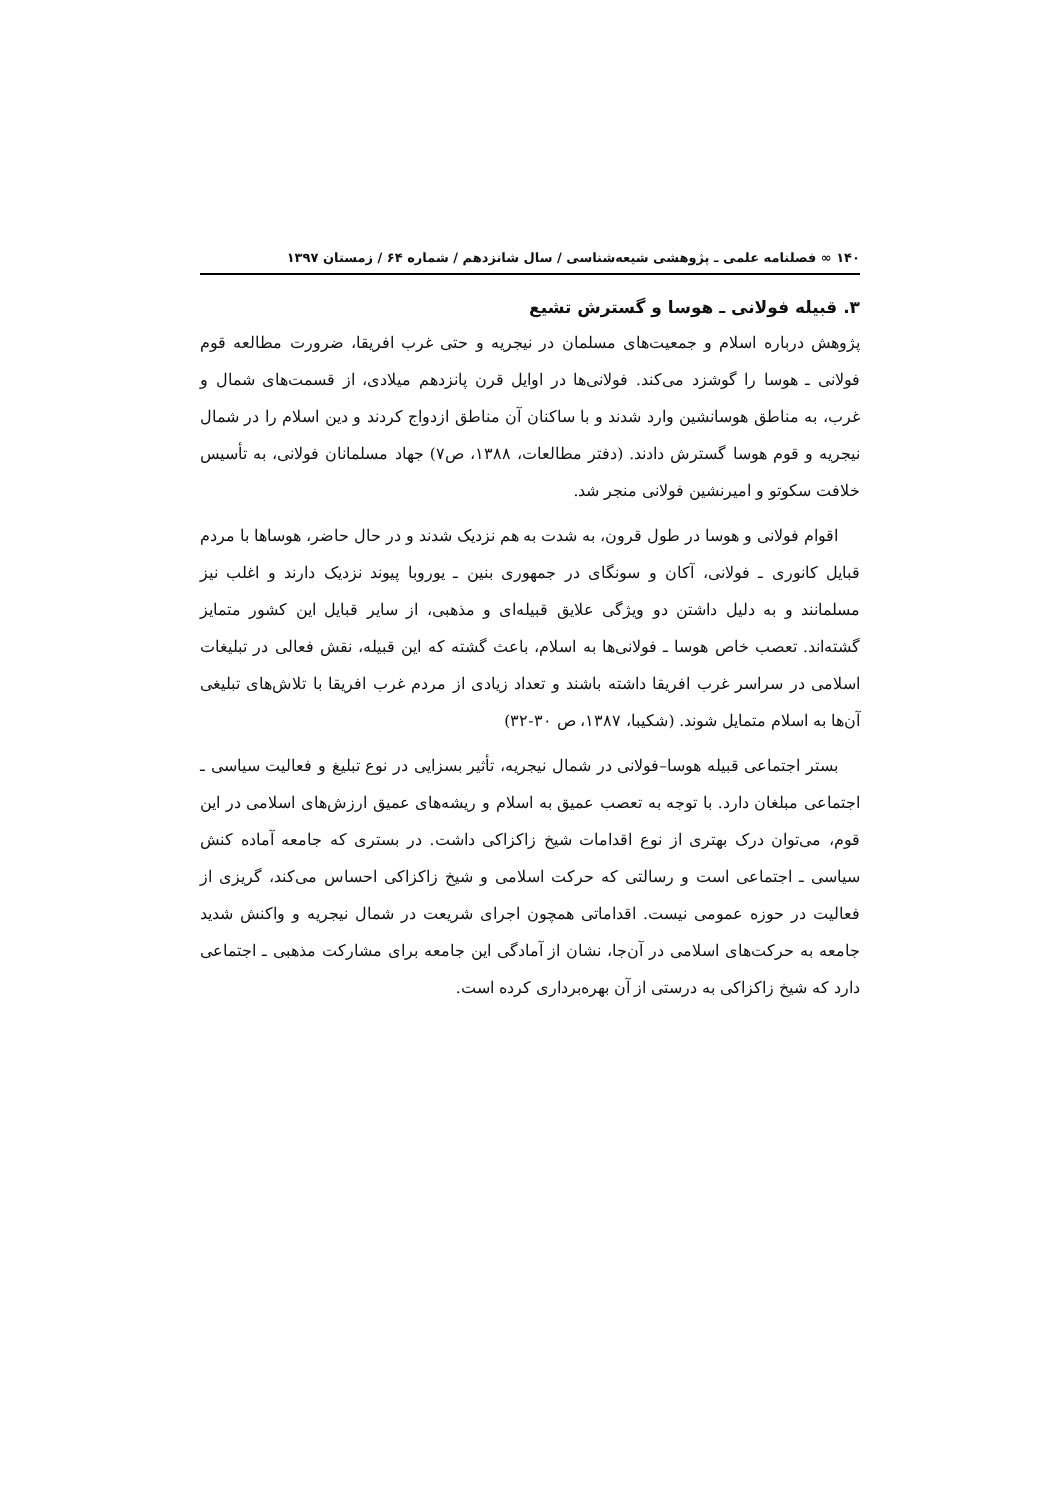۱۴۰ ∞ فصلنامه علمی ـ پژوهشی شیعه‌شناسی / سال شانزدهم / شماره ۶۴ / زمستان ۱۳۹۷
۳. قبیله فولانی ـ هوسا و گسترش تشیع
پژوهش درباره اسلام و جمعیت‌های مسلمان در نیجریه و حتی غرب افریقا، ضرورت مطالعه قوم فولانی ـ هوسا را گوشزد می‌کند. فولانی‌ها در اوایل قرن پانزدهم میلادی، از قسمت‌های شمال و غرب، به مناطق هوسانشین وارد شدند و با ساکنان آن مناطق ازدواج کردند و دین اسلام را در شمال نیجریه و قوم هوسا گسترش دادند. (دفتر مطالعات، ۱۳۸۸، ص۷) جهاد مسلمانان فولانی، به تأسیس خلافت سکوتو و امیرنشین فولانی منجر شد.
اقوام فولانی و هوسا در طول قرون، به شدت به هم نزدیک شدند و در حال حاضر، هوساها با مردم قبایل کانوری ـ فولانی، آکان و سونگای در جمهوری بنین ـ یوروبا پیوند نزدیک دارند و اغلب نیز مسلمانند و به دلیل داشتن دو ویژگی علایق قبیله‌ای و مذهبی، از سایر قبایل این کشور متمایز گشته‌اند. تعصب خاص هوسا ـ فولانی‌ها به اسلام، باعث گشته که این قبیله، نقش فعالی در تبلیغات اسلامی در سراسر غرب افریقا داشته باشند و تعداد زیادی از مردم غرب افریقا با تلاش‌های تبلیغی آن‌ها به اسلام متمایل شوند. (شکیبا، ۱۳۸۷، ص ۳۰-۳۲)
بستر اجتماعی قبیله هوسا–فولانی در شمال نیجریه، تأثیر بسزایی در نوع تبلیغ و فعالیت سیاسی ـ اجتماعی مبلغان دارد. با توجه به تعصب عمیق به اسلام و ریشه‌های عمیق ارزش‌های اسلامی در این قوم، می‌توان درک بهتری از نوع اقدامات شیخ زاکزاکی داشت. در بستری که جامعه آماده کنش سیاسی ـ اجتماعی است و رسالتی که حرکت اسلامی و شیخ زاکزاکی احساس می‌کند، گریزی از فعالیت در حوزه عمومی نیست. اقداماتی همچون اجرای شریعت در شمال نیجریه و واکنش شدید جامعه به حرکت‌های اسلامی در آن‌جا، نشان از آمادگی این جامعه برای مشارکت مذهبی ـ اجتماعی دارد که شیخ زاکزاکی به درستی از آن بهره‌برداری کرده است.